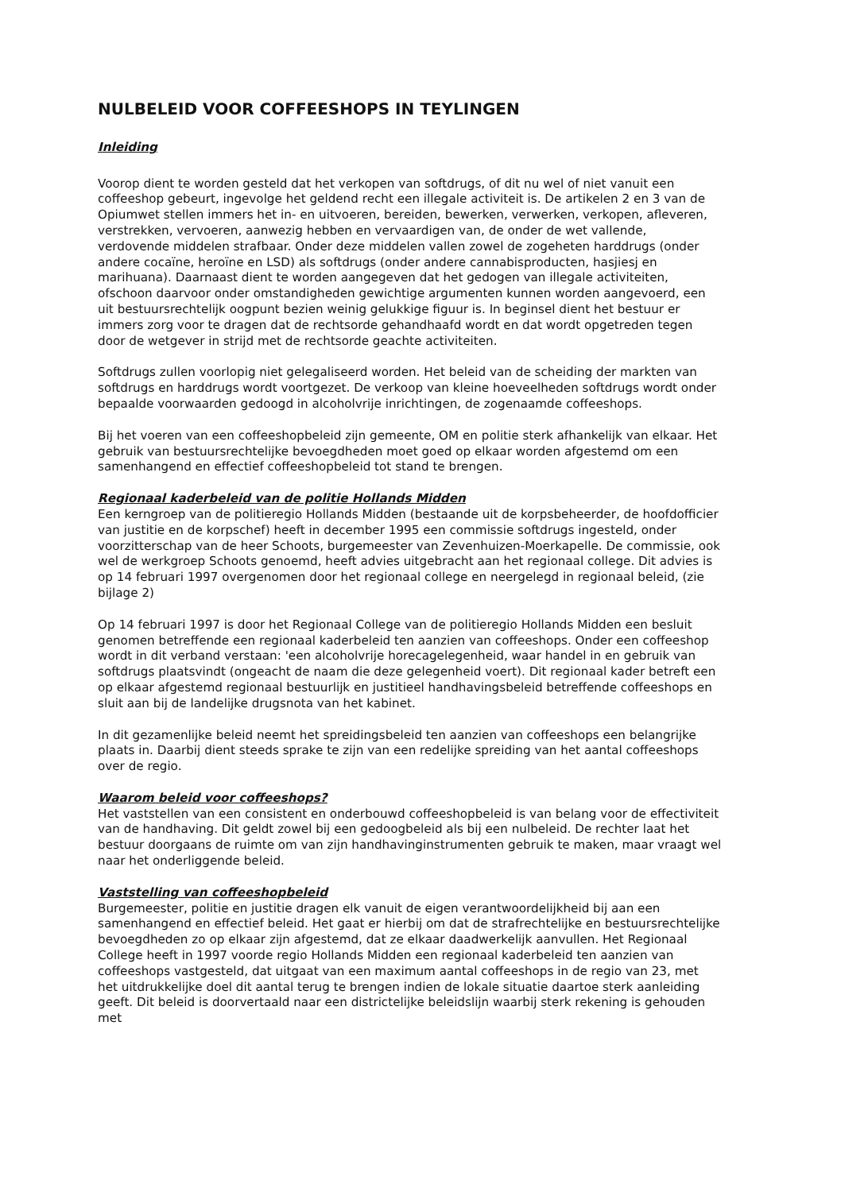NULBELEID VOOR COFFEESHOPS IN TEYLINGEN
Inleiding
Voorop dient te worden gesteld dat het verkopen van softdrugs, of dit nu wel of niet vanuit een coffeeshop gebeurt, ingevolge het geldend recht een illegale activiteit is. De artikelen 2 en 3 van de Opiumwet stellen immers het in- en uitvoeren, bereiden, bewerken, verwerken, verkopen, afleveren, verstrekken, vervoeren, aanwezig hebben en vervaardigen van, de onder de wet vallende, verdovende middelen strafbaar. Onder deze middelen vallen zowel de zogeheten harddrugs (onder andere cocaïne, heroïne en LSD) als softdrugs (onder andere cannabisproducten, hasjiesj en marihuana). Daarnaast dient te worden aangegeven dat het gedogen van illegale activiteiten, ofschoon daarvoor onder omstandigheden gewichtige argumenten kunnen worden aangevoerd, een uit bestuursrechtelijk oogpunt bezien weinig gelukkige figuur is. In beginsel dient het bestuur er immers zorg voor te dragen dat de rechtsorde gehandhaafd wordt en dat wordt opgetreden tegen door de wetgever in strijd met de rechtsorde geachte activiteiten.
Softdrugs zullen voorlopig niet gelegaliseerd worden. Het beleid van de scheiding der markten van softdrugs en harddrugs wordt voortgezet. De verkoop van kleine hoeveelheden softdrugs wordt onder bepaalde voorwaarden gedoogd in alcoholvrije inrichtingen, de zogenaamde coffeeshops.
Bij het voeren van een coffeeshopbeleid zijn gemeente, OM en politie sterk afhankelijk van elkaar. Het gebruik van bestuursrechtelijke bevoegdheden moet goed op elkaar worden afgestemd om een samenhangend en effectief coffeeshopbeleid tot stand te brengen.
Regionaal kaderbeleid van de politie Hollands Midden
Een kerngroep van de politieregio Hollands Midden (bestaande uit de korpsbeheerder, de hoofdofficier van justitie en de korpschef) heeft in december 1995 een commissie softdrugs ingesteld, onder voorzitterschap van de heer Schoots, burgemeester van Zevenhuizen-Moerkapelle. De commissie, ook wel de werkgroep Schoots genoemd, heeft advies uitgebracht aan het regionaal college. Dit advies is op 14 februari 1997 overgenomen door het regionaal college en neergelegd in regionaal beleid, (zie bijlage 2)
Op 14 februari 1997 is door het Regionaal College van de politieregio Hollands Midden een besluit genomen betreffende een regionaal kaderbeleid ten aanzien van coffeeshops. Onder een coffeeshop wordt in dit verband verstaan: 'een alcoholvrije horecagelegenheid, waar handel in en gebruik van softdrugs plaatsvindt (ongeacht de naam die deze gelegenheid voert). Dit regionaal kader betreft een op elkaar afgestemd regionaal bestuurlijk en justitieel handhavingsbeleid betreffende coffeeshops en sluit aan bij de landelijke drugsnota van het kabinet.
In dit gezamenlijke beleid neemt het spreidingsbeleid ten aanzien van coffeeshops een belangrijke plaats in. Daarbij dient steeds sprake te zijn van een redelijke spreiding van het aantal coffeeshops over de regio.
Waarom beleid voor coffeeshops?
Het vaststellen van een consistent en onderbouwd coffeeshopbeleid is van belang voor de effectiviteit van de handhaving. Dit geldt zowel bij een gedoogbeleid als bij een nulbeleid. De rechter laat het bestuur doorgaans de ruimte om van zijn handhavinginstrumenten gebruik te maken, maar vraagt wel naar het onderliggende beleid.
Vaststelling van coffeeshopbeleid
Burgemeester, politie en justitie dragen elk vanuit de eigen verantwoordelijkheid bij aan een samenhangend en effectief beleid. Het gaat er hierbij om dat de strafrechtelijke en bestuursrechtelijke bevoegdheden zo op elkaar zijn afgestemd, dat ze elkaar daadwerkelijk aanvullen. Het Regionaal College heeft in 1997 voorde regio Hollands Midden een regionaal kaderbeleid ten aanzien van coffeeshops vastgesteld, dat uitgaat van een maximum aantal coffeeshops in de regio van 23, met het uitdrukkelijke doel dit aantal terug te brengen indien de lokale situatie daartoe sterk aanleiding geeft. Dit beleid is doorvertaald naar een districtelijke beleidslijn waarbij sterk rekening is gehouden met